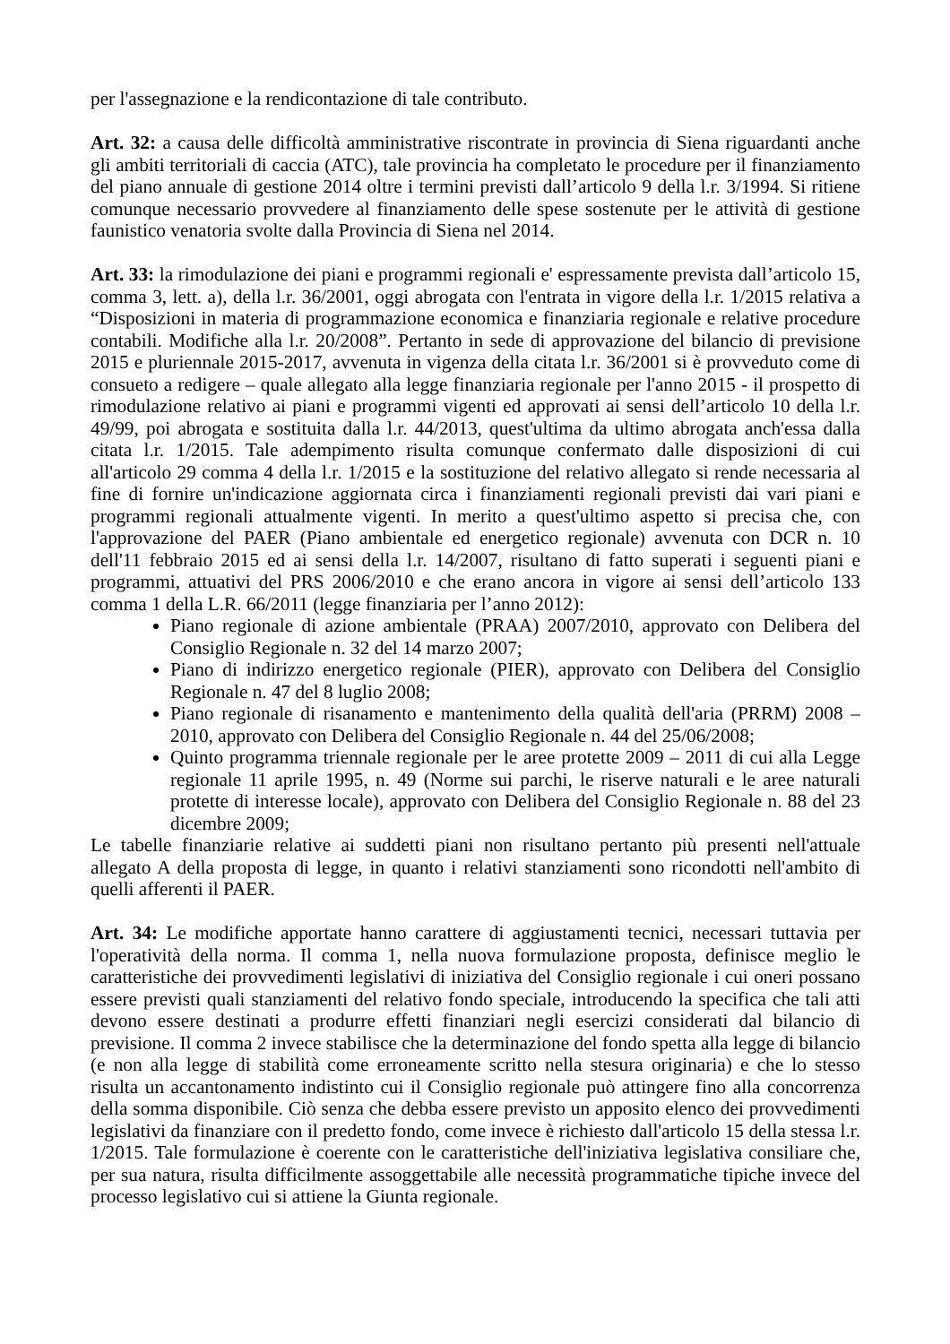per l'assegnazione e la rendicontazione di tale contributo.
Art. 32: a causa delle difficoltà amministrative riscontrate in provincia di Siena riguardanti anche gli ambiti territoriali di caccia (ATC), tale provincia ha completato le procedure per il finanziamento del piano annuale di gestione 2014 oltre i termini previsti dall’articolo 9 della l.r. 3/1994. Si ritiene comunque necessario provvedere al finanziamento delle spese sostenute per le attività di gestione faunistico venatoria svolte dalla Provincia di Siena nel 2014.
Art. 33: la rimodulazione dei piani e programmi regionali e' espressamente prevista dall’articolo 15, comma 3, lett. a), della l.r. 36/2001, oggi abrogata con l'entrata in vigore della l.r. 1/2015 relativa a “Disposizioni in materia di programmazione economica e finanziaria regionale e relative procedure contabili. Modifiche alla l.r. 20/2008”. Pertanto in sede di approvazione del bilancio di previsione 2015 e pluriennale 2015-2017, avvenuta in vigenza della citata l.r. 36/2001 si è provveduto come di consueto a redigere – quale allegato alla legge finanziaria regionale per l'anno 2015 - il prospetto di rimodulazione relativo ai piani e programmi vigenti ed approvati ai sensi dell’articolo 10 della l.r. 49/99, poi abrogata e sostituita dalla l.r. 44/2013, quest'ultima da ultimo abrogata anch'essa dalla citata l.r. 1/2015. Tale adempimento risulta comunque confermato dalle disposizioni di cui all'articolo 29 comma 4 della l.r. 1/2015 e la sostituzione del relativo allegato si rende necessaria al fine di fornire un'indicazione aggiornata circa i finanziamenti regionali previsti dai vari piani e programmi regionali attualmente vigenti. In merito a quest'ultimo aspetto si precisa che, con l'approvazione del PAER (Piano ambientale ed energetico regionale) avvenuta con DCR n. 10 dell'11 febbraio 2015 ed ai sensi della l.r. 14/2007, risultano di fatto superati i seguenti piani e programmi, attuativi del PRS 2006/2010 e che erano ancora in vigore ai sensi dell’articolo 133 comma 1 della L.R. 66/2011 (legge finanziaria per l’anno 2012):
Piano regionale di azione ambientale (PRAA) 2007/2010, approvato con Delibera del Consiglio Regionale n. 32 del 14 marzo 2007;
Piano di indirizzo energetico regionale (PIER), approvato con Delibera del Consiglio Regionale n. 47 del 8 luglio 2008;
Piano regionale di risanamento e mantenimento della qualità dell'aria (PRRM) 2008 – 2010, approvato con Delibera del Consiglio Regionale n. 44 del 25/06/2008;
Quinto programma triennale regionale per le aree protette 2009 – 2011 di cui alla Legge regionale 11 aprile 1995, n. 49 (Norme sui parchi, le riserve naturali e le aree naturali protette di interesse locale), approvato con Delibera del Consiglio Regionale n. 88 del 23 dicembre 2009;
Le tabelle finanziarie relative ai suddetti piani non risultano pertanto più presenti nell'attuale allegato A della proposta di legge, in quanto i relativi stanziamenti sono ricondotti nell'ambito di quelli afferenti il PAER.
Art. 34: Le modifiche apportate hanno carattere di aggiustamenti tecnici, necessari tuttavia per l'operatività della norma. Il comma 1, nella nuova formulazione proposta, definisce meglio le caratteristiche dei provvedimenti legislativi di iniziativa del Consiglio regionale i cui oneri possano essere previsti quali stanziamenti del relativo fondo speciale, introducendo la specifica che tali atti devono essere destinati a produrre effetti finanziari negli esercizi considerati dal bilancio di previsione. Il comma 2 invece stabilisce che la determinazione del fondo spetta alla legge di bilancio (e non alla legge di stabilità come erroneamente scritto nella stesura originaria) e che lo stesso risulta un accantonamento indistinto cui il Consiglio regionale può attingere fino alla concorrenza della somma disponibile. Ciò senza che debba essere previsto un apposito elenco dei provvedimenti legislativi da finanziare con il predetto fondo, come invece è richiesto dall'articolo 15 della stessa l.r. 1/2015. Tale formulazione è coerente con le caratteristiche dell'iniziativa legislativa consiliare che, per sua natura, risulta difficilmente assoggettabile alle necessità programmatiche tipiche invece del processo legislativo cui si attiene la Giunta regionale.